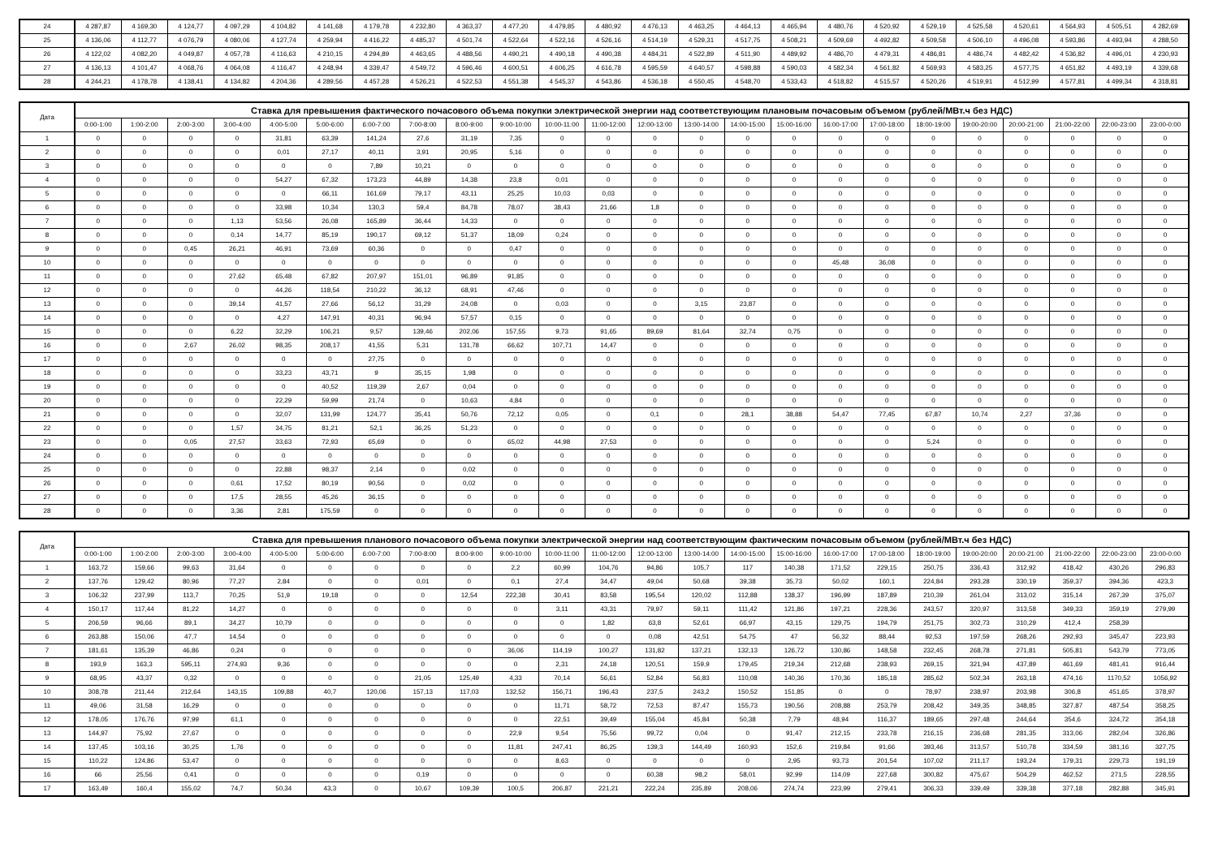| 24 | 4 287,87 | 4 169,30 | 4 124,77 | 4 097,29 | 4 104,82 | 4 141,68 | 4 179,78 | 4 232,80 | 4 363,37 | 4 477,20 | 4 479,85 | 4 480,92 | 4 476,13 | 4 463,25 | 4 464,13 | 4 465,94 | 4 480,76 | 4 520,92 | 4 529,19 | 4 525,58 | 4 520,61 | 4 564,93 | 4 505,51 | 4 282,69 |
| 25 | 4 136,06 | 4 112,77 | 4 076,79 | 4 080,06 | 4 127,74 | 4 259,94 | 4 416,22 | 4 485,37 | 4 501,74 | 4 522,64 | 4 522,16 | 4 526,16 | 4 514,19 | 4 529,31 | 4 517,75 | 4 508,21 | 4 509,69 | 4 492,82 | 4 509,58 | 4 506,10 | 4 496,08 | 4 593,86 | 4 493,94 | 4 288,50 |
| 26 | 4 122,02 | 4 082,20 | 4 049,87 | 4 057,78 | 4 116,63 | 4 210,15 | 4 294,89 | 4 463,65 | 4 488,56 | 4 490,21 | 4 490,18 | 4 490,38 | 4 484,31 | 4 522,89 | 4 511,90 | 4 489,92 | 4 486,70 | 4 479,31 | 4 486,81 | 4 486,74 | 4 482,42 | 4 536,82 | 4 496,01 | 4 230,93 |
| 27 | 4 136,13 | 4 101,47 | 4 068,76 | 4 064,08 | 4 116,47 | 4 248,94 | 4 339,47 | 4 549,72 | 4 596,46 | 4 600,51 | 4 606,25 | 4 616,78 | 4 595,59 | 4 640,57 | 4 598,88 | 4 590,03 | 4 582,34 | 4 561,82 | 4 569,93 | 4 583,25 | 4 577,75 | 4 651,82 | 4 493,19 | 4 339,68 |
| 28 | 4 244,21 | 4 178,78 | 4 138,41 | 4 134,82 | 4 204,36 | 4 289,56 | 4 457,28 | 4 526,21 | 4 522,53 | 4 551,38 | 4 545,37 | 4 543,86 | 4 536,18 | 4 550,45 | 4 548,70 | 4 533,43 | 4 518,82 | 4 515,57 | 4 520,26 | 4 519,91 | 4 512,99 | 4 577,81 | 4 499,34 | 4 318,81 |
| Дата | Ставка для превышения фактического почасового объема покупки электрической энергии над соответствующим плановым почасовым объемом (рублей/МВт.ч без НДС) | | | | | | | | | | | | | | | | | | | | | | | |
| --- | --- | --- | --- | --- | --- | --- | --- | --- | --- | --- | --- | --- | --- | --- | --- | --- | --- | --- | --- | --- | --- | --- | --- | --- |
| | 0:00-1:00 | 1:00-2:00 | 2:00-3:00 | 3:00-4:00 | 4:00-5:00 | 5:00-6:00 | 6:00-7:00 | 7:00-8:00 | 8:00-9:00 | 9:00-10:00 | 10:00-11:00 | 11:00-12:00 | 12:00-13:00 | 13:00-14:00 | 14:00-15:00 | 15:00-16:00 | 16:00-17:00 | 17:00-18:00 | 18:00-19:00 | 19:00-20:00 | 20:00-21:00 | 21:00-22:00 | 22:00-23:00 | 23:00-0:00 |
| 1 | 0 | 0 | 0 | 0 | 31,81 | 63,39 | 141,24 | 27,6 | 31,19 | 7,35 | 0 | 0 | 0 | 0 | 0 | 0 | 0 | 0 | 0 | 0 | 0 | 0 | 0 | 0 |
| 2 | 0 | 0 | 0 | 0 | 0,01 | 27,17 | 40,11 | 3,91 | 20,95 | 5,16 | 0 | 0 | 0 | 0 | 0 | 0 | 0 | 0 | 0 | 0 | 0 | 0 | 0 | 0 |
| 3 | 0 | 0 | 0 | 0 | 0 | 0 | 7,89 | 10,21 | 0 | 0 | 0 | 0 | 0 | 0 | 0 | 0 | 0 | 0 | 0 | 0 | 0 | 0 | 0 | 0 |
| 4 | 0 | 0 | 0 | 0 | 54,27 | 67,32 | 173,23 | 44,89 | 14,38 | 23,8 | 0,01 | 0 | 0 | 0 | 0 | 0 | 0 | 0 | 0 | 0 | 0 | 0 | 0 | 0 |
| 5 | 0 | 0 | 0 | 0 | 0 | 66,11 | 161,69 | 79,17 | 43,11 | 25,25 | 10,03 | 0,03 | 0 | 0 | 0 | 0 | 0 | 0 | 0 | 0 | 0 | 0 | 0 | 0 |
| 6 | 0 | 0 | 0 | 0 | 33,98 | 10,34 | 130,3 | 59,4 | 84,78 | 78,07 | 38,43 | 21,66 | 1,8 | 0 | 0 | 0 | 0 | 0 | 0 | 0 | 0 | 0 | 0 | 0 |
| 7 | 0 | 0 | 0 | 1,13 | 53,56 | 26,08 | 165,89 | 36,44 | 14,33 | 0 | 0 | 0 | 0 | 0 | 0 | 0 | 0 | 0 | 0 | 0 | 0 | 0 | 0 | 0 |
| 8 | 0 | 0 | 0 | 0,14 | 14,77 | 85,19 | 190,17 | 69,12 | 51,37 | 18,09 | 0,24 | 0 | 0 | 0 | 0 | 0 | 0 | 0 | 0 | 0 | 0 | 0 | 0 | 0 |
| 9 | 0 | 0 | 0,45 | 26,21 | 46,91 | 73,69 | 60,36 | 0 | 0 | 0,47 | 0 | 0 | 0 | 0 | 0 | 0 | 0 | 0 | 0 | 0 | 0 | 0 | 0 | 0 |
| 10 | 0 | 0 | 0 | 0 | 0 | 0 | 0 | 0 | 0 | 0 | 0 | 0 | 0 | 0 | 0 | 0 | 45,48 | 36,08 | 0 | 0 | 0 | 0 | 0 | 0 |
| 11 | 0 | 0 | 0 | 27,62 | 65,48 | 67,82 | 207,97 | 151,01 | 96,89 | 91,85 | 0 | 0 | 0 | 0 | 0 | 0 | 0 | 0 | 0 | 0 | 0 | 0 | 0 | 0 |
| 12 | 0 | 0 | 0 | 0 | 44,26 | 118,54 | 210,22 | 36,12 | 68,91 | 47,46 | 0 | 0 | 0 | 0 | 0 | 0 | 0 | 0 | 0 | 0 | 0 | 0 | 0 | 0 |
| 13 | 0 | 0 | 0 | 39,14 | 41,57 | 27,66 | 56,12 | 31,29 | 24,08 | 0 | 0,03 | 0 | 0 | 3,15 | 23,87 | 0 | 0 | 0 | 0 | 0 | 0 | 0 | 0 | 0 |
| 14 | 0 | 0 | 0 | 0 | 4,27 | 147,91 | 40,31 | 96,94 | 57,57 | 0,15 | 0 | 0 | 0 | 0 | 0 | 0 | 0 | 0 | 0 | 0 | 0 | 0 | 0 | 0 |
| 15 | 0 | 0 | 0 | 6,22 | 32,29 | 106,21 | 9,57 | 139,46 | 202,06 | 157,55 | 9,73 | 91,65 | 89,69 | 81,64 | 32,74 | 0,75 | 0 | 0 | 0 | 0 | 0 | 0 | 0 | 0 |
| 16 | 0 | 0 | 2,67 | 26,02 | 98,35 | 208,17 | 41,55 | 5,31 | 131,78 | 66,62 | 107,71 | 14,47 | 0 | 0 | 0 | 0 | 0 | 0 | 0 | 0 | 0 | 0 | 0 | 0 |
| 17 | 0 | 0 | 0 | 0 | 0 | 0 | 27,75 | 0 | 0 | 0 | 0 | 0 | 0 | 0 | 0 | 0 | 0 | 0 | 0 | 0 | 0 | 0 | 0 | 0 |
| 18 | 0 | 0 | 0 | 0 | 33,23 | 43,71 | 9 | 35,15 | 1,98 | 0 | 0 | 0 | 0 | 0 | 0 | 0 | 0 | 0 | 0 | 0 | 0 | 0 | 0 | 0 |
| 19 | 0 | 0 | 0 | 0 | 0 | 40,52 | 119,39 | 2,67 | 0,04 | 0 | 0 | 0 | 0 | 0 | 0 | 0 | 0 | 0 | 0 | 0 | 0 | 0 | 0 | 0 |
| 20 | 0 | 0 | 0 | 0 | 22,29 | 59,99 | 21,74 | 0 | 10,63 | 4,84 | 0 | 0 | 0 | 0 | 0 | 0 | 0 | 0 | 0 | 0 | 0 | 0 | 0 | 0 |
| 21 | 0 | 0 | 0 | 0 | 32,07 | 131,99 | 124,77 | 35,41 | 50,76 | 72,12 | 0,05 | 0 | 0,1 | 0 | 28,1 | 38,88 | 54,47 | 77,45 | 67,87 | 10,74 | 2,27 | 37,36 | 0 | 0 |
| 22 | 0 | 0 | 0 | 1,57 | 34,75 | 81,21 | 52,1 | 36,25 | 51,23 | 0 | 0 | 0 | 0 | 0 | 0 | 0 | 0 | 0 | 0 | 0 | 0 | 0 | 0 | 0 |
| 23 | 0 | 0 | 0,05 | 27,57 | 33,63 | 72,93 | 65,69 | 0 | 0 | 65,02 | 44,98 | 27,53 | 0 | 0 | 0 | 0 | 0 | 0 | 5,24 | 0 | 0 | 0 | 0 | 0 |
| 24 | 0 | 0 | 0 | 0 | 0 | 0 | 0 | 0 | 0 | 0 | 0 | 0 | 0 | 0 | 0 | 0 | 0 | 0 | 0 | 0 | 0 | 0 | 0 | 0 |
| 25 | 0 | 0 | 0 | 0 | 22,88 | 98,37 | 2,14 | 0 | 0,02 | 0 | 0 | 0 | 0 | 0 | 0 | 0 | 0 | 0 | 0 | 0 | 0 | 0 | 0 | 0 |
| 26 | 0 | 0 | 0 | 0,61 | 17,52 | 80,19 | 90,56 | 0 | 0,02 | 0 | 0 | 0 | 0 | 0 | 0 | 0 | 0 | 0 | 0 | 0 | 0 | 0 | 0 | 0 |
| 27 | 0 | 0 | 0 | 17,5 | 28,55 | 45,26 | 36,15 | 0 | 0 | 0 | 0 | 0 | 0 | 0 | 0 | 0 | 0 | 0 | 0 | 0 | 0 | 0 | 0 | 0 |
| 28 | 0 | 0 | 0 | 3,36 | 2,81 | 175,59 | 0 | 0 | 0 | 0 | 0 | 0 | 0 | 0 | 0 | 0 | 0 | 0 | 0 | 0 | 0 | 0 | 0 | 0 |
| Дата | Ставка для превышения планового почасового объема покупки электрической энергии над соответствующим фактическим почасовым объемом (рублей/МВт.ч без НДС) | | | | | | | | | | | | | | | | | | | | | | | |
| --- | --- | --- | --- | --- | --- | --- | --- | --- | --- | --- | --- | --- | --- | --- | --- | --- | --- | --- | --- | --- | --- | --- | --- | --- |
| | 0:00-1:00 | 1:00-2:00 | 2:00-3:00 | 3:00-4:00 | 4:00-5:00 | 5:00-6:00 | 6:00-7:00 | 7:00-8:00 | 8:00-9:00 | 9:00-10:00 | 10:00-11:00 | 11:00-12:00 | 12:00-13:00 | 13:00-14:00 | 14:00-15:00 | 15:00-16:00 | 16:00-17:00 | 17:00-18:00 | 18:00-19:00 | 19:00-20:00 | 20:00-21:00 | 21:00-22:00 | 22:00-23:00 | 23:00-0:00 |
| 1 | 163,72 | 159,66 | 99,63 | 31,64 | 0 | 0 | 0 | 0 | 0 | 2,2 | 60,99 | 104,76 | 94,86 | 105,7 | 117 | 140,38 | 171,52 | 229,15 | 250,75 | 336,43 | 312,92 | 418,42 | 430,26 | 296,83 |
| 2 | 137,76 | 129,42 | 80,96 | 77,27 | 2,84 | 0 | 0 | 0,01 | 0 | 0,1 | 27,4 | 34,47 | 49,04 | 50,68 | 39,38 | 35,73 | 50,02 | 160,1 | 224,84 | 293,28 | 330,19 | 359,37 | 394,36 | 423,3 |
| 3 | 106,32 | 237,99 | 113,7 | 70,25 | 51,9 | 19,18 | 0 | 0 | 12,54 | 222,38 | 30,41 | 83,58 | 195,54 | 120,02 | 112,88 | 138,37 | 196,99 | 187,89 | 210,39 | 261,04 | 313,02 | 315,14 | 267,39 | 375,07 |
| 4 | 150,17 | 117,44 | 81,22 | 14,27 | 0 | 0 | 0 | 0 | 0 | 0 | 3,11 | 43,31 | 79,97 | 59,11 | 111,42 | 121,86 | 197,21 | 228,36 | 243,57 | 320,97 | 313,58 | 349,33 | 359,19 | 279,99 |
| 5 | 206,59 | 96,66 | 89,1 | 34,27 | 10,79 | 0 | 0 | 0 | 0 | 0 | 0 | 1,82 | 63,8 | 52,61 | 66,97 | 43,15 | 129,75 | 194,79 | 251,75 | 302,73 | 310,29 | 412,4 | 258,39 | |
| 6 | 263,88 | 150,06 | 47,7 | 14,54 | 0 | 0 | 0 | 0 | 0 | 0 | 0 | 0 | 0,08 | 42,51 | 54,75 | 47 | 56,32 | 88,44 | 92,53 | 197,59 | 268,26 | 292,93 | 345,47 | 223,93 |
| 7 | 181,61 | 135,39 | 46,86 | 0,24 | 0 | 0 | 0 | 0 | 0 | 36,06 | 114,19 | 100,27 | 131,82 | 137,21 | 132,13 | 126,72 | 130,86 | 148,58 | 232,45 | 268,78 | 271,81 | 505,81 | 543,79 | 773,05 |
| 8 | 193,9 | 163,3 | 595,11 | 274,93 | 9,36 | 0 | 0 | 0 | 0 | 0 | 2,31 | 24,18 | 120,51 | 159,9 | 179,45 | 219,34 | 212,68 | 238,93 | 269,15 | 321,94 | 437,89 | 461,69 | 481,41 | 916,44 |
| 9 | 68,95 | 43,37 | 0,32 | 0 | 0 | 0 | 0 | 21,05 | 125,49 | 4,33 | 70,14 | 56,61 | 52,84 | 56,83 | 110,08 | 140,36 | 170,36 | 185,18 | 285,62 | 502,34 | 263,18 | 474,16 | 1170,52 | 1056,92 |
| 10 | 308,78 | 211,44 | 212,64 | 143,15 | 109,88 | 40,7 | 120,06 | 157,13 | 117,03 | 132,52 | 156,71 | 196,43 | 237,5 | 243,2 | 150,52 | 151,85 | 0 | 0 | 78,97 | 238,97 | 203,98 | 306,8 | 451,65 | 378,97 |
| 11 | 49,06 | 31,58 | 16,29 | 0 | 0 | 0 | 0 | 0 | 0 | 0 | 11,71 | 58,72 | 72,53 | 87,47 | 155,73 | 190,56 | 208,88 | 253,79 | 208,42 | 349,35 | 348,85 | 327,87 | 487,54 | 358,25 |
| 12 | 178,05 | 176,76 | 97,99 | 61,1 | 0 | 0 | 0 | 0 | 0 | 0 | 22,51 | 39,49 | 155,04 | 45,84 | 50,38 | 7,79 | 48,94 | 116,37 | 189,65 | 297,48 | 244,64 | 354,6 | 324,72 | 354,18 |
| 13 | 144,97 | 75,92 | 27,67 | 0 | 0 | 0 | 0 | 0 | 0 | 22,9 | 9,54 | 75,56 | 99,72 | 0,04 | 0 | 91,47 | 212,15 | 233,78 | 216,15 | 236,68 | 281,35 | 313,06 | 282,04 | 326,86 |
| 14 | 137,45 | 103,16 | 30,25 | 1,76 | 0 | 0 | 0 | 0 | 0 | 11,81 | 247,41 | 86,25 | 139,3 | 144,49 | 160,93 | 152,6 | 219,84 | 91,66 | 393,46 | 313,57 | 510,78 | 334,59 | 381,16 | 327,75 |
| 15 | 110,22 | 124,86 | 53,47 | 0 | 0 | 0 | 0 | 0 | 0 | 0 | 8,63 | 0 | 0 | 0 | 0 | 2,95 | 93,73 | 201,54 | 107,02 | 211,17 | 193,24 | 179,31 | 229,73 | 191,19 |
| 16 | 66 | 25,56 | 0,41 | 0 | 0 | 0 | 0 | 0,19 | 0 | 0 | 0 | 0 | 60,38 | 98,2 | 58,01 | 92,99 | 114,09 | 227,68 | 300,82 | 475,67 | 504,29 | 462,52 | 271,5 | 228,55 |
| 17 | 163,49 | 160,4 | 155,02 | 74,7 | 50,34 | 43,3 | 0 | 10,67 | 109,39 | 100,5 | 206,87 | 221,21 | 222,24 | 235,89 | 208,06 | 274,74 | 223,99 | 279,41 | 306,33 | 339,49 | 339,38 | 377,18 | 282,88 | 345,91 |